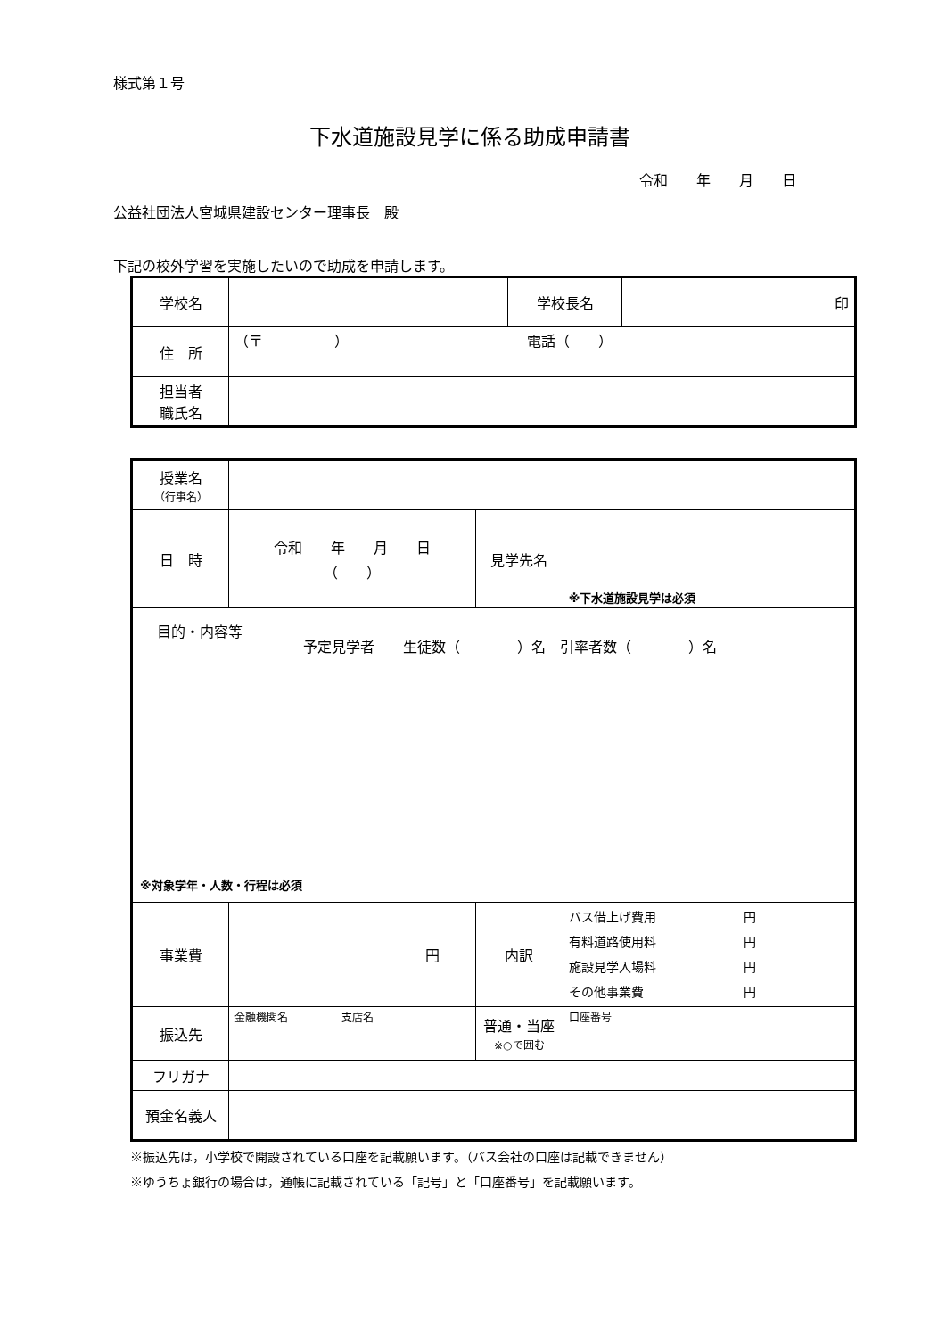様式第１号
下水道施設見学に係る助成申請書
令和　　年　　月　　日
公益社団法人宮城県建設センター理事長　殿
下記の校外学習を実施したいので助成を申請します。
| 学校名 | | 学校長名 | 印 |
| 住 所 | （〒 ） 電話（ ） | | |
| 担当者 職氏名 | | | |
| 授業名 （行事名） | | | |
| 日 時 | 令和 年 月 日 （ ） | 見学先名 | ※下水道施設見学は必須 |
| 目的・内容等 予定見学者 生徒数（ ）名 引率者数（ ）名 ※対象学年・人数・行程は必須 | | | |
| 事業費 | 円 | 内訳 | バス借上げ費用 円 有料道路使用料 円 施設見学入場料 円 その他事業費 円 |
| 振込先 | 金融機関名 支店名 | 普通・当座 ※○で囲む | 口座番号 |
| フリガナ | | | |
| 預金名義人 | | | |
※振込先は，小学校で開設されている口座を記載願います。（バス会社の口座は記載できません）
※ゆうちょ銀行の場合は，通帳に記載されている「記号」と「口座番号」を記載願います。